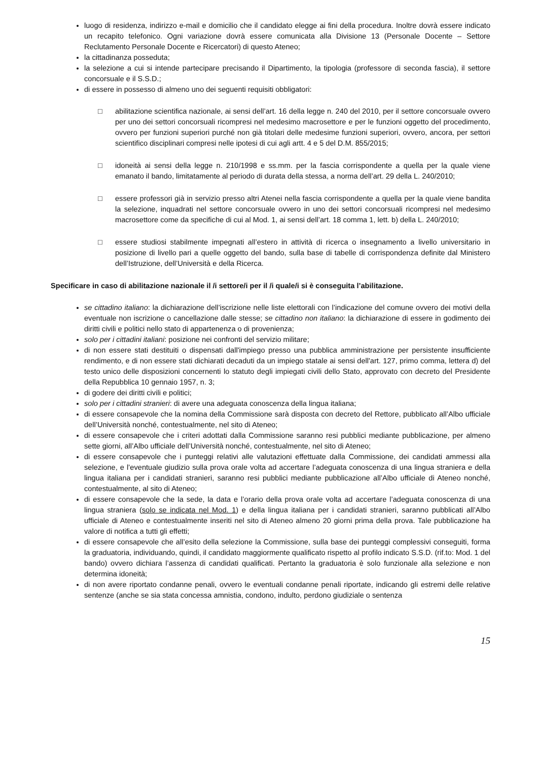luogo di residenza, indirizzo e-mail e domicilio che il candidato elegge ai fini della procedura. Inoltre dovrà essere indicato un recapito telefonico. Ogni variazione dovrà essere comunicata alla Divisione 13 (Personale Docente – Settore Reclutamento Personale Docente e Ricercatori) di questo Ateneo;
la cittadinanza posseduta;
la selezione a cui si intende partecipare precisando il Dipartimento, la tipologia (professore di seconda fascia), il settore concorsuale e il S.S.D.;
di essere in possesso di almeno uno dei seguenti requisiti obbligatori:
□ abilitazione scientifica nazionale, ai sensi dell’art. 16 della legge n. 240 del 2010, per il settore concorsuale ovvero per uno dei settori concorsuali ricompresi nel medesimo macrosettore e per le funzioni oggetto del procedimento, ovvero per funzioni superiori purché non già titolari delle medesime funzioni superiori, ovvero, ancora, per settori scientifico disciplinari compresi nelle ipotesi di cui agli artt. 4 e 5 del D.M. 855/2015;
□ idoneità ai sensi della legge n. 210/1998 e ss.mm. per la fascia corrispondente a quella per la quale viene emanato il bando, limitatamente al periodo di durata della stessa, a norma dell’art. 29 della L. 240/2010;
□ essere professori già in servizio presso altri Atenei nella fascia corrispondente a quella per la quale viene bandita la selezione, inquadrati nel settore concorsuale ovvero in uno dei settori concorsuali ricompresi nel medesimo macrosettore come da specifiche di cui al Mod. 1, ai sensi dell’art. 18 comma 1, lett. b) della L. 240/2010;
□ essere studiosi stabilmente impegnati all’estero in attività di ricerca o insegnamento a livello universitario in posizione di livello pari a quelle oggetto del bando, sulla base di tabelle di corrispondenza definite dal Ministero dell’Istruzione, dell’Università e della Ricerca.
Specificare in caso di abilitazione nazionale il /i settore/i per il /i quale/i si è conseguita l’abilitazione.
se cittadino italiano: la dichiarazione dell’iscrizione nelle liste elettorali con l’indicazione del comune ovvero dei motivi della eventuale non iscrizione o cancellazione dalle stesse; se cittadino non italiano: la dichiarazione di essere in godimento dei diritti civili e politici nello stato di appartenenza o di provenienza;
solo per i cittadini italiani: posizione nei confronti del servizio militare;
di non essere stati destituiti o dispensati dall'impiego presso una pubblica amministrazione per persistente insufficiente rendimento, e di non essere stati dichiarati decaduti da un impiego statale ai sensi dell'art. 127, primo comma, lettera d) del testo unico delle disposizioni concernenti lo statuto degli impiegati civili dello Stato, approvato con decreto del Presidente della Repubblica 10 gennaio 1957, n. 3;
di godere dei diritti civili e politici;
solo per i cittadini stranieri: di avere una adeguata conoscenza della lingua italiana;
di essere consapevole che la nomina della Commissione sarà disposta con decreto del Rettore, pubblicato all’Albo ufficiale dell’Università nonché, contestualmente, nel sito di Ateneo;
di essere consapevole che i criteri adottati dalla Commissione saranno resi pubblici mediante pubblicazione, per almeno sette giorni, all’Albo ufficiale dell’Università nonché, contestualmente, nel sito di Ateneo;
di essere consapevole che i punteggi relativi alle valutazioni effettuate dalla Commissione, dei candidati ammessi alla selezione, e l’eventuale giudizio sulla prova orale volta ad accertare l’adeguata conoscenza di una lingua straniera e della lingua italiana per i candidati stranieri, saranno resi pubblici mediante pubblicazione all’Albo ufficiale di Ateneo nonché, contestualmente, al sito di Ateneo;
di essere consapevole che la sede, la data e l’orario della prova orale volta ad accertare l’adeguata conoscenza di una lingua straniera (solo se indicata nel Mod. 1) e della lingua italiana per i candidati stranieri, saranno pubblicati all’Albo ufficiale di Ateneo e contestualmente inseriti nel sito di Ateneo almeno 20 giorni prima della prova. Tale pubblicazione ha valore di notifica a tutti gli effetti;
di essere consapevole che all’esito della selezione la Commissione, sulla base dei punteggi complessivi conseguiti, forma la graduatoria, individuando, quindi, il candidato maggiormente qualificato rispetto al profilo indicato S.S.D. (rif.to: Mod. 1 del bando) ovvero dichiara l’assenza di candidati qualificati. Pertanto la graduatoria è solo funzionale alla selezione e non determina idoneità;
di non avere riportato condanne penali, ovvero le eventuali condanne penali riportate, indicando gli estremi delle relative sentenze (anche se sia stata concessa amnistia, condono, indulto, perdono giudiziale o sentenza
15